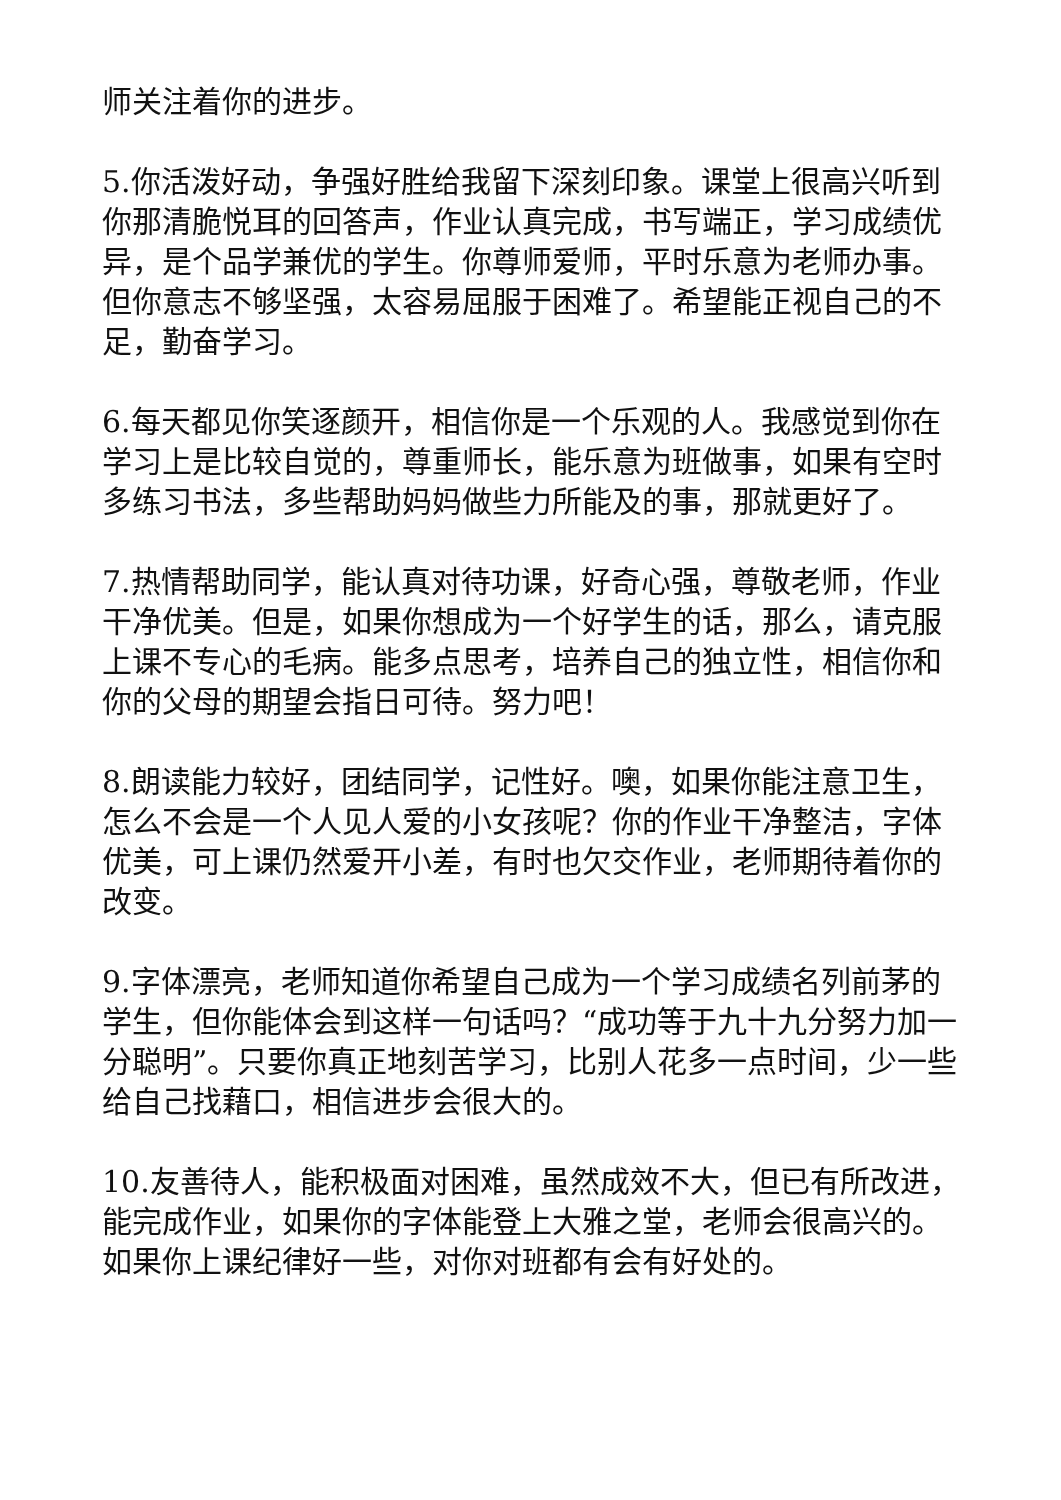师关注着你的进步。
5.你活泼好动，争强好胜给我留下深刻印象。课堂上很高兴听到你那清脆悦耳的回答声，作业认真完成，书写端正，学习成绩优异，是个品学兼优的学生。你尊师爱师，平时乐意为老师办事。但你意志不够坚强，太容易屈服于困难了。希望能正视自己的不足，勤奋学习。
6.每天都见你笑逐颜开，相信你是一个乐观的人。我感觉到你在学习上是比较自觉的，尊重师长，能乐意为班做事，如果有空时多练习书法，多些帮助妈妈做些力所能及的事，那就更好了。
7.热情帮助同学，能认真对待功课，好奇心强，尊敬老师，作业干净优美。但是，如果你想成为一个好学生的话，那么，请克服上课不专心的毛病。能多点思考，培养自己的独立性，相信你和你的父母的期望会指日可待。努力吧！
8.朗读能力较好，团结同学，记性好。噢，如果你能注意卫生，怎么不会是一个人见人爱的小女孩呢？你的作业干净整洁，字体优美，可上课仍然爱开小差，有时也欠交作业，老师期待着你的改变。
9.字体漂亮，老师知道你希望自己成为一个学习成绩名列前茅的学生，但你能体会到这样一句话吗？“成功等于九十九分努力加一分聪明”。只要你真正地刻苦学习，比别人花多一点时间，少一些给自己找藉口，相信进步会很大的。
10.友善待人，能积极面对困难，虽然成效不大，但已有所改进，能完成作业，如果你的字体能登上大雅之堂，老师会很高兴的。如果你上课纪律好一些，对你对班都有会有好处的。